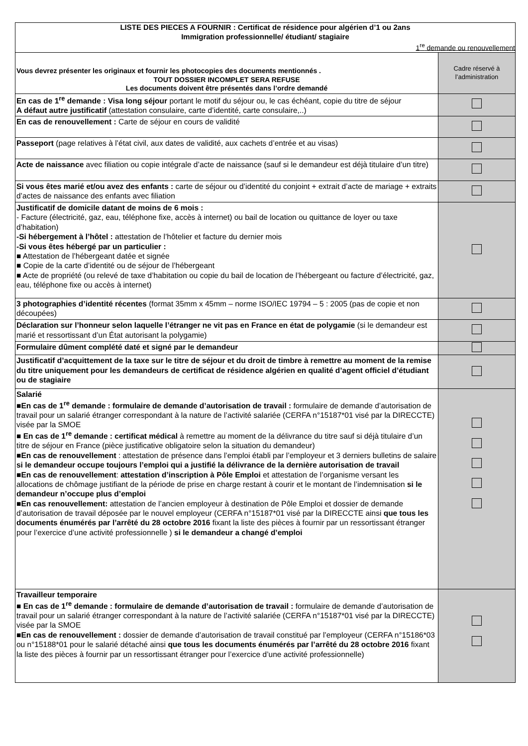| LISTE DES PIECES A FOURNIR : Certificat de résidence pour algérien d’1 ou 2ans Immigration professionnelle/ étudiant/ stagiaire 1<sup>re</sup> demande ou renouvellement | |
| Vous devrez présenter les originaux et fournir les photocopies des documents mentionnés . TOUT DOSSIER INCOMPLET SERA REFUSE Les documents doivent être présentés dans l’ordre demandé | Cadre réservé à l’administration |
| En cas de 1<sup>re</sup> demande : Visa long séjour portant le motif du séjour ou, le cas échéant, copie du titre de séjour A défaut autre justificatif (attestation consulaire, carte d’identité, carte consulaire,..) | |
| En cas de renouvellement : Carte de séjour en cours de validité | |
| Passeport (page relatives à l’état civil, aux dates de validité, aux cachets d’entrée et au visas) | |
| Acte de naissance avec filiation ou copie intégrale d’acte de naissance (sauf si le demandeur est déjà titulaire d’un titre) | |
| Si vous êtes marié et/ou avez des enfants : carte de séjour ou d’identité du conjoint + extrait d’acte de mariage + extraits d’actes de naissance des enfants avec filiation | |
| Justificatif de domicile datant de moins de 6 mois : - Facture (électricité, gaz, eau, téléphone fixe, accès à internet) ou bail de location ou quittance de loyer ou taxe d’habitation) -Si hébergement à l’hôtel : attestation de l’hôtelier et facture du dernier mois -Si vous êtes hébergé par un particulier : ■ Attestation de l’hébergeant datée et signée ■ Copie de la carte d’identité ou de séjour de l’hébergeant ■ Acte de propriété (ou relevé de taxe d’habitation ou copie du bail de location de l’hébergeant ou facture d’électricité, gaz, eau, téléphone fixe ou accès à internet) | |
| 3 photographies d’identité récentes (format 35mm x 45mm – norme ISO/IEC 19794 – 5 : 2005 (pas de copie et non découpées) | |
| Déclaration sur l’honneur selon laquelle l’étranger ne vit pas en France en état de polygamie (si le demandeur est marié et ressortissant d’un État autorisant la polygamie) | |
| Formulaire dûment complété daté et signé par le demandeur | |
| Justificatif d’acquittement de la taxe sur le titre de séjour et du droit de timbre à remettre au moment de la remise du titre uniquement pour les demandeurs de certificat de résidence algérien en qualité d’agent officiel d’étudiant ou de stagiaire | |
| Salarié ■ En cas de 1<sup>re</sup> demande : formulaire de demande d’autorisation de travail : formulaire de demande d’autorisation de travail pour un salarié étranger correspondant à la nature de l’activité salariée (CERFA n°15187*01 visé par la DIRECCTE) visée par la SMOE ■ En cas de 1<sup>re</sup> demande : certificat médical à remettre au moment de la délivrance du titre sauf si déjà titulaire d’un titre de séjour en France (pièce justificative obligatoire selon la situation du demandeur) ■ En cas de renouvellement : attestation de présence dans l’emploi établi par l’employeur et 3 derniers bulletins de salaire si le demandeur occupe toujours l’emploi qui a justifié la délivrance de la dernière autorisation de travail ■ En cas de renouvellement : attestation d’inscription à Pôle Emploi et attestation de l’organisme versant les allocations de chômage justifiant de la période de prise en charge restant à courir et le montant de l’indemnisation si le demandeur n’occupe plus d’emploi ■ En cas renouvellement: attestation de l’ancien employeur à destination de Pôle Emploi et dossier de demande d’autorisation de travail déposée par le nouvel employeur (CERFA n°15187*01 visé par la DIRECCTE ainsi que tous les documents énumérés par l’arrêté du 28 octobre 2016 fixant la liste des pièces à fournir par un ressortissant étranger pour l’exercice d’une activité professionnelle ) si le demandeur a changé d’emploi | |
| Travailleur temporaire ■ En cas de 1<sup>re</sup> demande : formulaire de demande d’autorisation de travail : formulaire de demande d’autorisation de travail pour un salarié étranger correspondant à la nature de l’activité salariée (CERFA n°15187*01 visé par la DIRECCTE) visée par la SMOE ■ En cas de renouvellement : dossier de demande d’autorisation de travail constitué par l’employeur (CERFA n°15186*03 ou n°15188*01 pour le salarié détaché ainsi que tous les documents énumérés par l’arrêté du 28 octobre 2016 fixant la liste des pièces à fournir par un ressortissant étranger pour l’exercice d’une activité professionnelle) | |